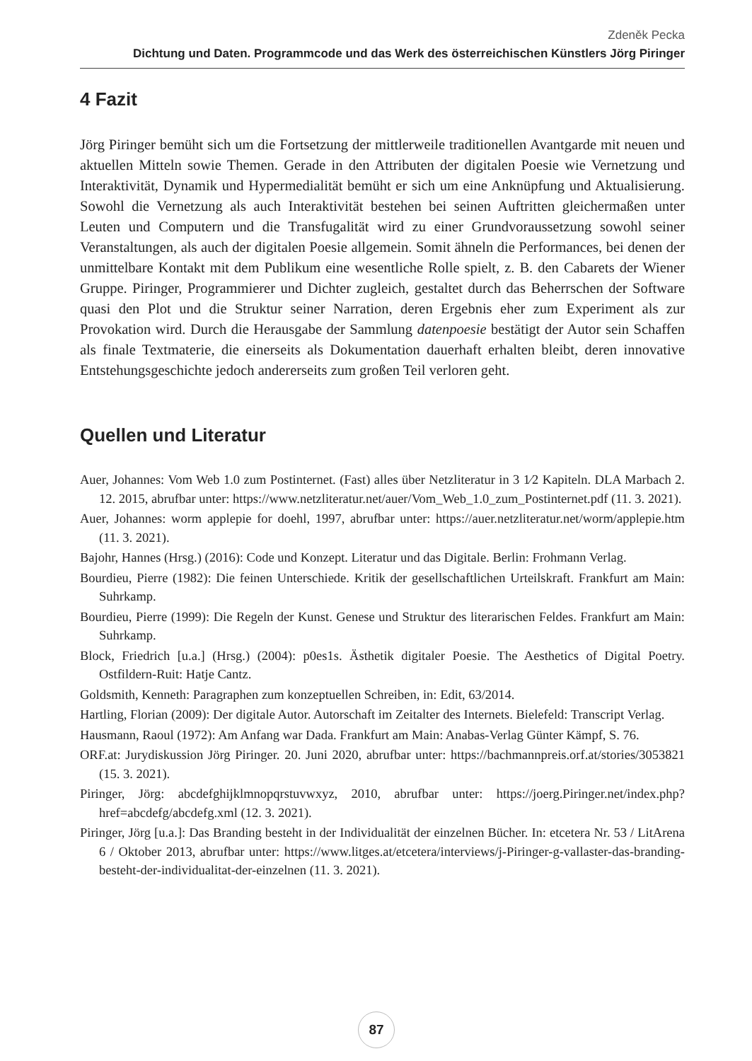Zdeněk Pecka
Dichtung und Daten. Programmcode und das Werk des österreichischen Künstlers Jörg Piringer
4 Fazit
Jörg Piringer bemüht sich um die Fortsetzung der mittlerweile traditionellen Avantgarde mit neuen und aktuellen Mitteln sowie Themen. Gerade in den Attributen der digitalen Poesie wie Vernetzung und Interaktivität, Dynamik und Hypermedialität bemüht er sich um eine Anknüpfung und Aktualisierung. Sowohl die Vernetzung als auch Interaktivität bestehen bei seinen Auftritten gleichermaßen unter Leuten und Computern und die Transfugalität wird zu einer Grundvoraussetzung sowohl seiner Veranstaltungen, als auch der digitalen Poesie allgemein. Somit ähneln die Performances, bei denen der unmittelbare Kontakt mit dem Publikum eine wesentliche Rolle spielt, z. B. den Cabarets der Wiener Gruppe. Piringer, Programmierer und Dichter zugleich, gestaltet durch das Beherrschen der Software quasi den Plot und die Struktur seiner Narration, deren Ergebnis eher zum Experiment als zur Provokation wird. Durch die Herausgabe der Sammlung datenpoesie bestätigt der Autor sein Schaffen als finale Textmaterie, die einerseits als Dokumentation dauerhaft erhalten bleibt, deren innovative Entstehungsgeschichte jedoch andererseits zum großen Teil verloren geht.
Quellen und Literatur
Auer, Johannes: Vom Web 1.0 zum Postinternet. (Fast) alles über Netzliteratur in 3 1⁄2 Kapiteln. DLA Marbach 2. 12. 2015, abrufbar unter: https://www.netzliteratur.net/auer/Vom_Web_1.0_zum_Postinternet.pdf (11. 3. 2021).
Auer, Johannes: worm applepie for doehl, 1997, abrufbar unter: https://auer.netzliteratur.net/worm/applepie.htm (11. 3. 2021).
Bajohr, Hannes (Hrsg.) (2016): Code und Konzept. Literatur und das Digitale. Berlin: Frohmann Verlag.
Bourdieu, Pierre (1982): Die feinen Unterschiede. Kritik der gesellschaftlichen Urteilskraft. Frankfurt am Main: Suhrkamp.
Bourdieu, Pierre (1999): Die Regeln der Kunst. Genese und Struktur des literarischen Feldes. Frankfurt am Main: Suhrkamp.
Block, Friedrich [u.a.] (Hrsg.) (2004): p0es1s. Ästhetik digitaler Poesie. The Aesthetics of Digital Poetry. Ostfildern-Ruit: Hatje Cantz.
Goldsmith, Kenneth: Paragraphen zum konzeptuellen Schreiben, in: Edit, 63/2014.
Hartling, Florian (2009): Der digitale Autor. Autorschaft im Zeitalter des Internets. Bielefeld: Transcript Verlag.
Hausmann, Raoul (1972): Am Anfang war Dada. Frankfurt am Main: Anabas-Verlag Günter Kämpf, S. 76.
ORF.at: Jurydiskussion Jörg Piringer. 20. Juni 2020, abrufbar unter: https://bachmannpreis.orf.at/stories/3053821 (15. 3. 2021).
Piringer, Jörg: abcdefghijklmnopqrstuvwxyz, 2010, abrufbar unter: https://joerg.Piringer.net/index.php?href=abcdefg/abcdefg.xml (12. 3. 2021).
Piringer, Jörg [u.a.]: Das Branding besteht in der Individualität der einzelnen Bücher. In: etcetera Nr. 53 / LitArena 6 / Oktober 2013, abrufbar unter: https://www.litges.at/etcetera/interviews/j-Piringer-g-vallaster-das-branding-besteht-der-individualitat-der-einzelnen (11. 3. 2021).
87